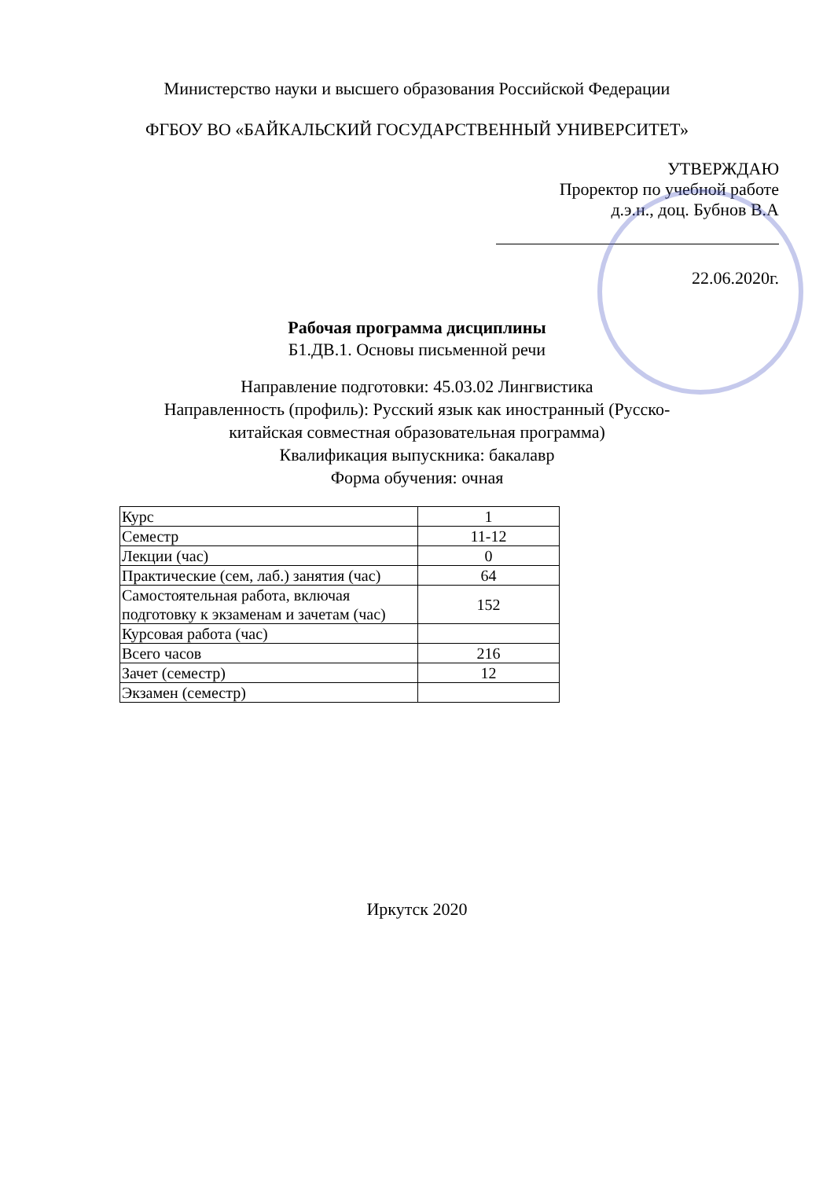Министерство науки и высшего образования Российской Федерации
ФГБОУ ВО «БАЙКАЛЬСКИЙ ГОСУДАРСТВЕННЫЙ УНИВЕРСИТЕТ»
УТВЕРЖДАЮ
Проректор по учебной работе
д.э.н., доц. Бубнов В.А
22.06.2020г.
Рабочая программа дисциплины
Б1.ДВ.1. Основы письменной речи
Направление подготовки: 45.03.02 Лингвистика
Направленность (профиль): Русский язык как иностранный (Русско-
китайская совместная образовательная программа)
Квалификация выпускника: бакалавр
Форма обучения: очная
| Курс | 1 |
| Семестр | 11-12 |
| Лекции (час) | 0 |
| Практические (сем, лаб.) занятия (час) | 64 |
| Самостоятельная работа, включая подготовку к экзаменам и зачетам (час) | 152 |
| Курсовая работа (час) | |
| Всего часов | 216 |
| Зачет (семестр) | 12 |
| Экзамен (семестр) | |
Иркутск 2020